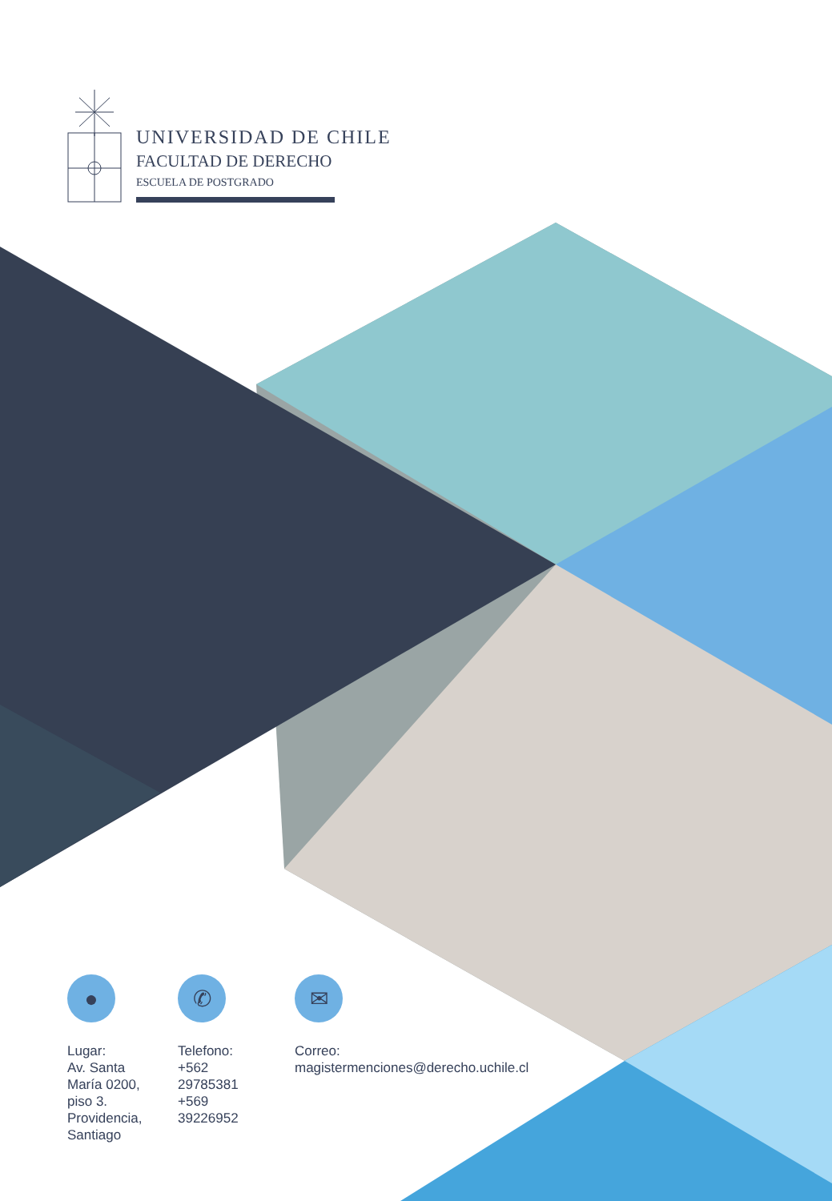UNIVERSIDAD DE CHILE
FACULTAD DE DERECHO
ESCUELA DE POSTGRADO
●
Lugar:
Av. Santa María 0200, piso 3. Providencia, Santiago
✆
Telefono:
+562 29785381
+569 39226952
✉
Correo:
magistermenciones@derecho.uchile.cl